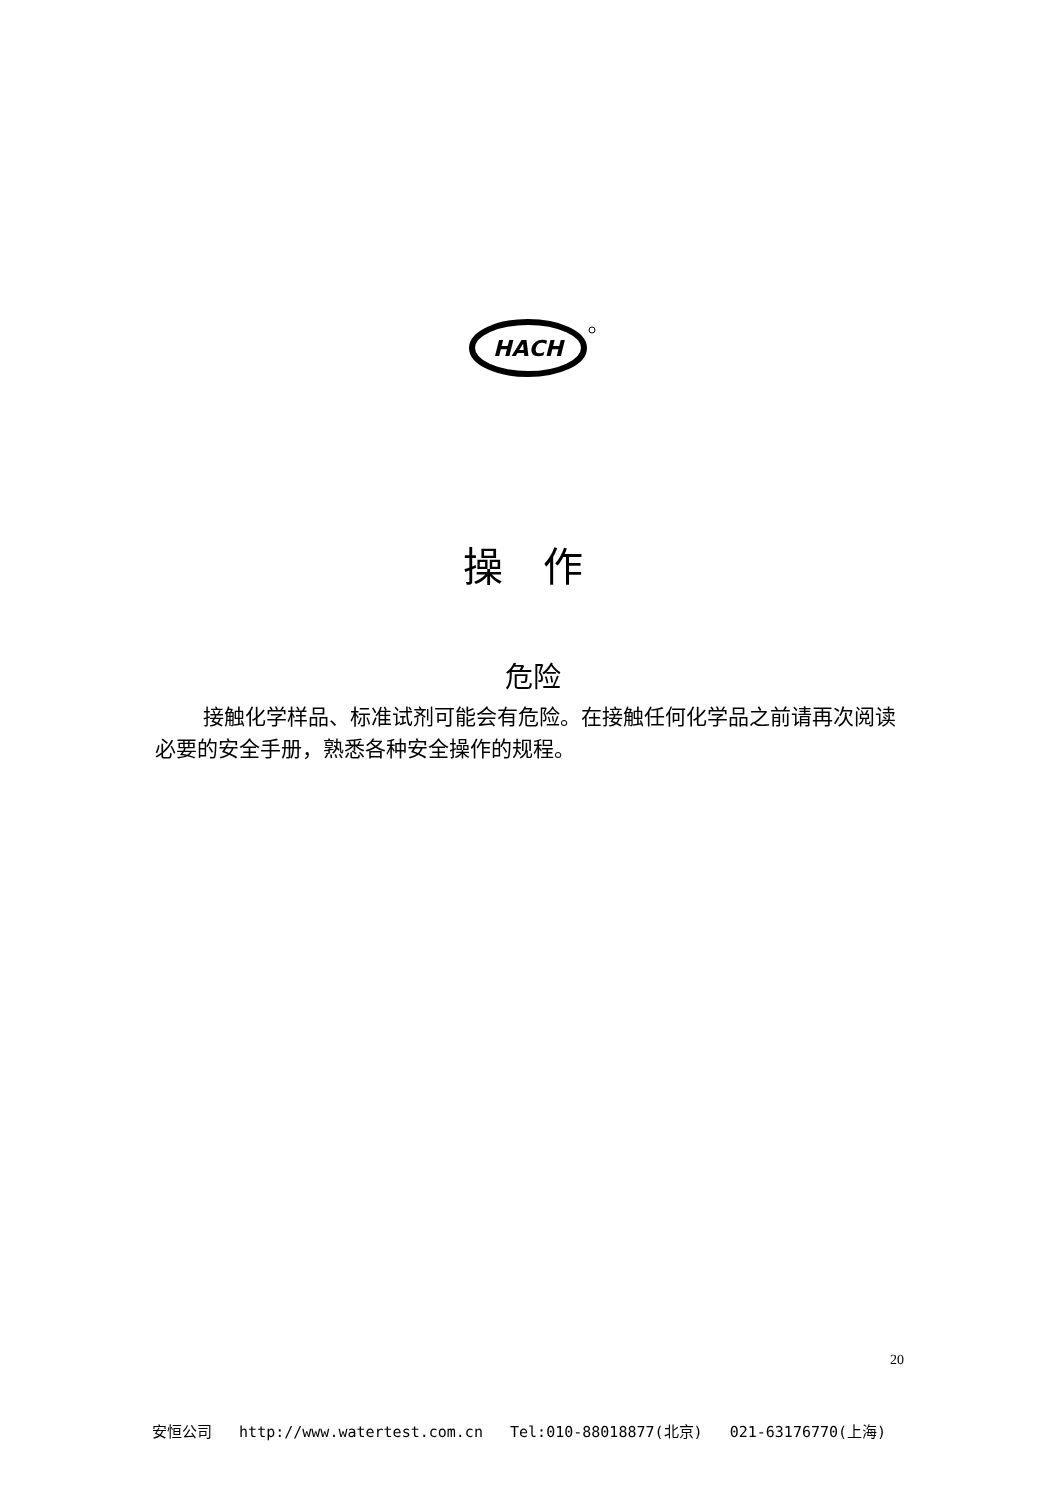HACH
操 作
危险
接触化学样品、标准试剂可能会有危险。在接触任何化学品之前请再次阅读必要的安全手册，熟悉各种安全操作的规程。
20
安恒公司 http://www.watertest.com.cn Tel:010-88018877(北京) 021-63176770(上海)